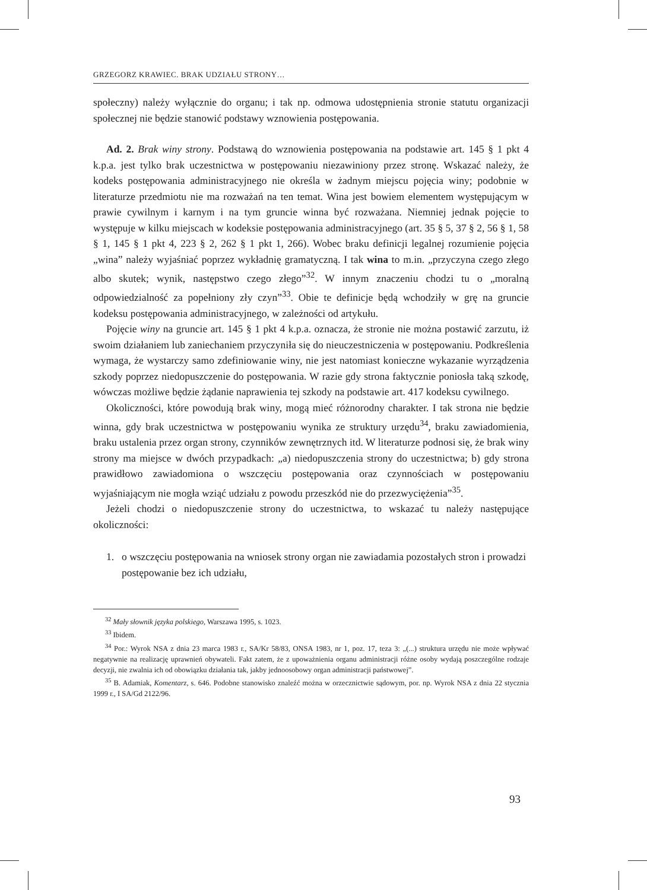GRZEGORZ KRAWIEC. BRAK UDZIAŁU STRONY…
społeczny) należy wyłącznie do organu; i tak np. odmowa udostępnienia stronie statutu organizacji społecznej nie będzie stanowić podstawy wznowienia postępowania.
Ad. 2. Brak winy strony. Podstawą do wznowienia postępowania na podstawie art. 145 § 1 pkt 4 k.p.a. jest tylko brak uczestnictwa w postępowaniu niezawiniony przez stronę. Wskazać należy, że kodeks postępowania administracyjnego nie określa w żadnym miejscu pojęcia winy; podobnie w literaturze przedmiotu nie ma rozważań na ten temat. Wina jest bowiem elementem występującym w prawie cywilnym i karnym i na tym gruncie winna być rozważana. Niemniej jednak pojęcie to występuje w kilku miejscach w kodeksie postępowania administracyjnego (art. 35 § 5, 37 § 2, 56 § 1, 58 § 1, 145 § 1 pkt 4, 223 § 2, 262 § 1 pkt 1, 266). Wobec braku definicji legalnej rozumienie pojęcia „wina” należy wyjaśniać poprzez wykładnię gramatyczną. I tak wina to m.in. „przyczyna czego złego albo skutek; wynik, następstwo czego złego”<sup>32</sup>. W innym znaczeniu chodzi tu o „moralną odpowiedzialność za popełniony zły czyn”<sup>33</sup>. Obie te definicje będą wchodziły w grę na gruncie kodeksu postępowania administracyjnego, w zależności od artykułu.
Pojęcie winy na gruncie art. 145 § 1 pkt 4 k.p.a. oznacza, że stronie nie można postawić zarzutu, iż swoim działaniem lub zaniechaniem przyczyniła się do nieuczestniczenia w postępowaniu. Podkreślenia wymaga, że wystarczy samo zdefiniowanie winy, nie jest natomiast konieczne wykazanie wyrządzenia szkody poprzez niedopuszczenie do postępowania. W razie gdy strona faktycznie poniosła taką szkodę, wówczas możliwe będzie żądanie naprawienia tej szkody na podstawie art. 417 kodeksu cywilnego.
Okoliczności, które powodują brak winy, mogą mieć różnorodny charakter. I tak strona nie będzie winna, gdy brak uczestnictwa w postępowaniu wynika ze struktury urzędu<sup>34</sup>, braku zawiadomienia, braku ustalenia przez organ strony, czynników zewnętrznych itd. W literaturze podnosi się, że brak winy strony ma miejsce w dwóch przypadkach: „a) niedopuszczenia strony do uczestnictwa; b) gdy strona prawidłowo zawiadomiona o wszczęciu postępowania oraz czynnościach w postępowaniu wyjaśniającym nie mogła wziąć udziału z powodu przeszkód nie do przezwyciężenia”<sup>35</sup>.
Jeżeli chodzi o niedopuszczenie strony do uczestnictwa, to wskazać tu należy następujące okoliczności:
1. o wszczęciu postępowania na wniosek strony organ nie zawiadamia pozostałych stron i prowadzi postępowanie bez ich udziału,
<sup>32</sup> Mały słownik języka polskiego, Warszawa 1995, s. 1023.
<sup>33</sup> Ibidem.
<sup>34</sup> Por.: Wyrok NSA z dnia 23 marca 1983 r., SA/Kr 58/83, ONSA 1983, nr 1, poz. 17, teza 3: „(...) struktura urzędu nie może wpływać negatywnie na realizację uprawnień obywateli. Fakt zatem, że z upoważnienia organu administracji różne osoby wydają poszczególne rodzaje decyzji, nie zwalnia ich od obowiązku działania tak, jakby jednoosobowy organ administracji państwowej”.
<sup>35</sup> B. Adamiak, Komentarz, s. 646. Podobne stanowisko znaleźć można w orzecznictwie sądowym, por. np. Wyrok NSA z dnia 22 stycznia 1999 r., I SA/Gd 2122/96.
93